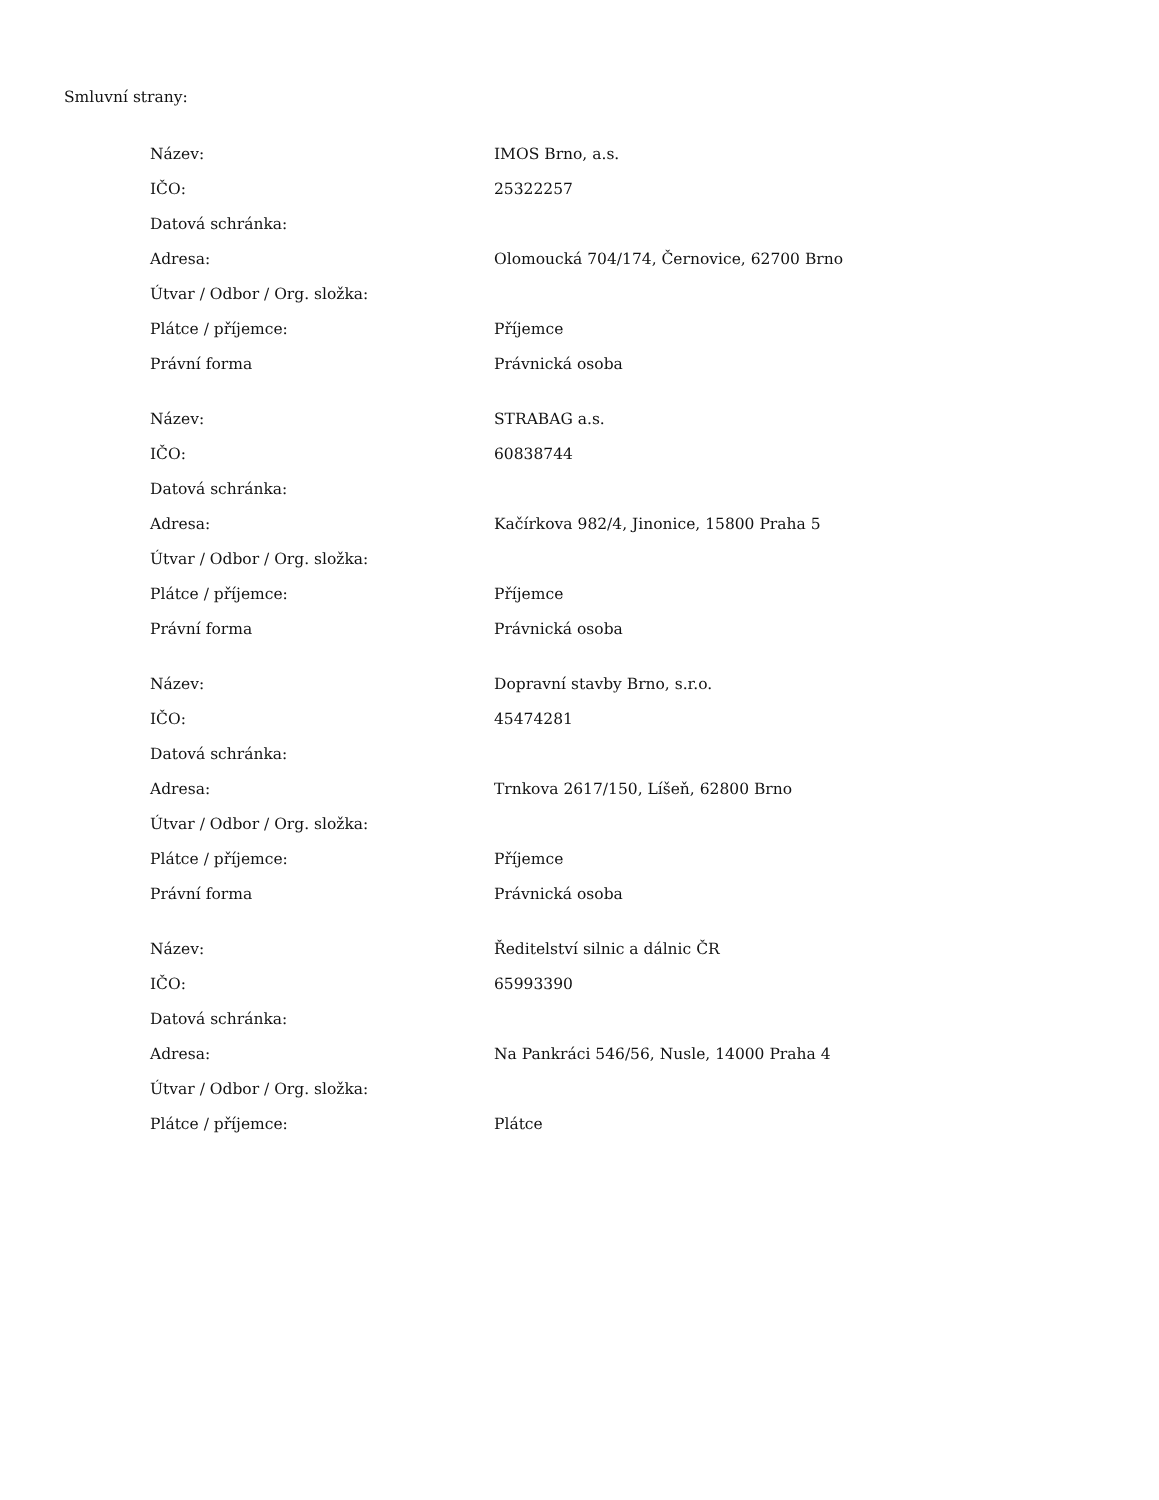Smluvní strany:
| Název: | IMOS Brno, a.s. |
| IČO: | 25322257 |
| Datová schránka: | |
| Adresa: | Olomoucká 704/174, Černovice, 62700 Brno |
| Útvar / Odbor / Org. složka: | |
| Plátce / příjemce: | Příjemce |
| Právní forma | Právnická osoba |
| Název: | STRABAG a.s. |
| IČO: | 60838744 |
| Datová schránka: | |
| Adresa: | Kačírkova 982/4, Jinonice, 15800 Praha 5 |
| Útvar / Odbor / Org. složka: | |
| Plátce / příjemce: | Příjemce |
| Právní forma | Právnická osoba |
| Název: | Dopravní stavby Brno, s.r.o. |
| IČO: | 45474281 |
| Datová schránka: | |
| Adresa: | Trnkova 2617/150, Líšeň, 62800 Brno |
| Útvar / Odbor / Org. složka: | |
| Plátce / příjemce: | Příjemce |
| Právní forma | Právnická osoba |
| Název: | Ředitelství silnic a dálnic ČR |
| IČO: | 65993390 |
| Datová schránka: | |
| Adresa: | Na Pankráci 546/56, Nusle, 14000 Praha 4 |
| Útvar / Odbor / Org. složka: | |
| Plátce / příjemce: | Plátce |